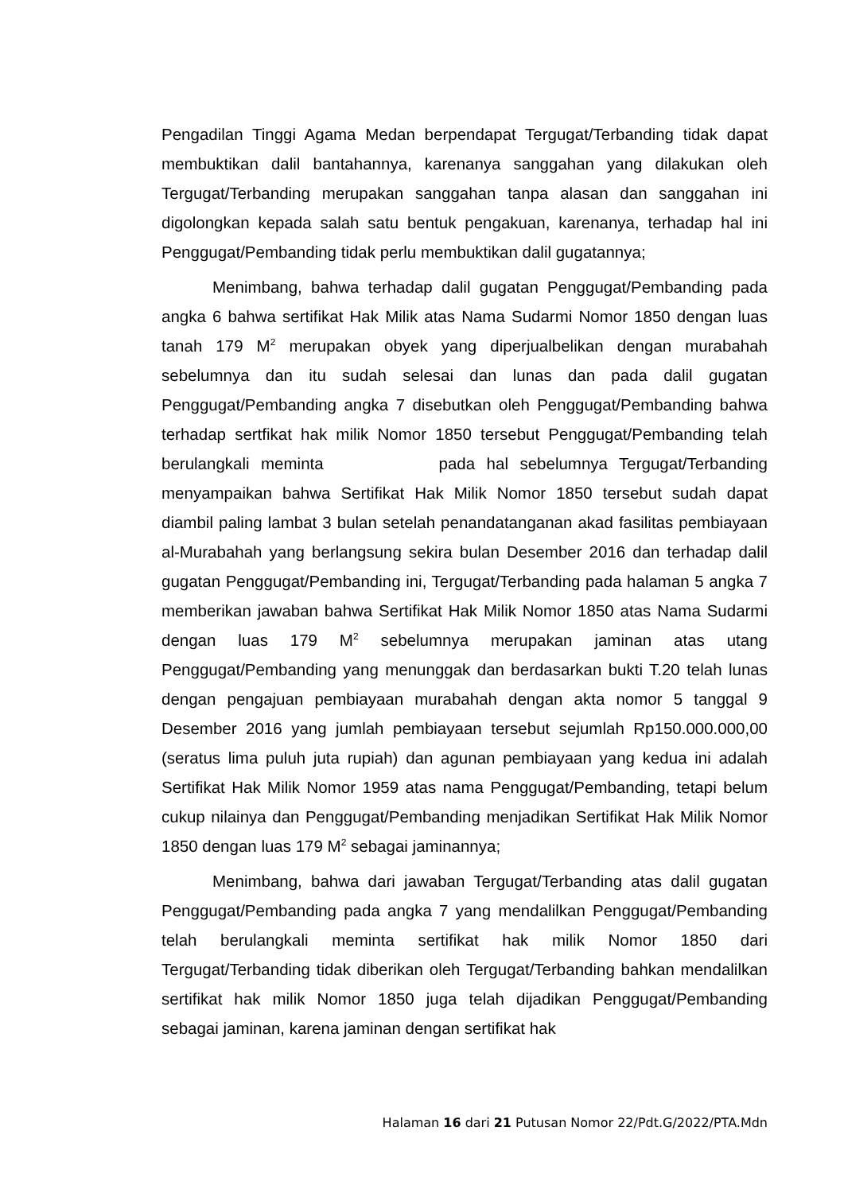Pengadilan Tinggi Agama Medan berpendapat Tergugat/Terbanding tidak dapat membuktikan dalil bantahannya, karenanya sanggahan yang dilakukan oleh Tergugat/Terbanding merupakan sanggahan tanpa alasan dan sanggahan ini digolongkan kepada salah satu bentuk pengakuan, karenanya, terhadap hal ini Penggugat/Pembanding tidak perlu membuktikan dalil gugatannya;
Menimbang, bahwa terhadap dalil gugatan Penggugat/Pembanding pada angka 6 bahwa sertifikat Hak Milik atas Nama Sudarmi Nomor 1850 dengan luas tanah 179 M<sup>2</sup> merupakan obyek yang diperjualbelikan dengan murabahah sebelumnya dan itu sudah selesai dan lunas dan pada dalil gugatan Penggugat/Pembanding angka 7 disebutkan oleh Penggugat/Pembanding bahwa terhadap sertfikat hak milik Nomor 1850 tersebut Penggugat/Pembanding telah berulangkali meminta pada hal sebelumnya Tergugat/Terbanding menyampaikan bahwa Sertifikat Hak Milik Nomor 1850 tersebut sudah dapat diambil paling lambat 3 bulan setelah penandatanganan akad fasilitas pembiayaan al-Murabahah yang berlangsung sekira bulan Desember 2016 dan terhadap dalil gugatan Penggugat/Pembanding ini, Tergugat/Terbanding pada halaman 5 angka 7 memberikan jawaban bahwa Sertifikat Hak Milik Nomor 1850 atas Nama Sudarmi dengan luas 179 M<sup>2</sup> sebelumnya merupakan jaminan atas utang Penggugat/Pembanding yang menunggak dan berdasarkan bukti T.20 telah lunas dengan pengajuan pembiayaan murabahah dengan akta nomor 5 tanggal 9 Desember 2016 yang jumlah pembiayaan tersebut sejumlah Rp150.000.000,00 (seratus lima puluh juta rupiah) dan agunan pembiayaan yang kedua ini adalah Sertifikat Hak Milik Nomor 1959 atas nama Penggugat/Pembanding, tetapi belum cukup nilainya dan Penggugat/Pembanding menjadikan Sertifikat Hak Milik Nomor 1850 dengan luas 179 M<sup>2</sup> sebagai jaminannya;
Menimbang, bahwa dari jawaban Tergugat/Terbanding atas dalil gugatan Penggugat/Pembanding pada angka 7 yang mendalilkan Penggugat/Pembanding telah berulangkali meminta sertifikat hak milik Nomor 1850 dari Tergugat/Terbanding tidak diberikan oleh Tergugat/Terbanding bahkan mendalilkan sertifikat hak milik Nomor 1850 juga telah dijadikan Penggugat/Pembanding sebagai jaminan, karena jaminan dengan sertifikat hak
Halaman 16 dari 21 Putusan Nomor 22/Pdt.G/2022/PTA.Mdn